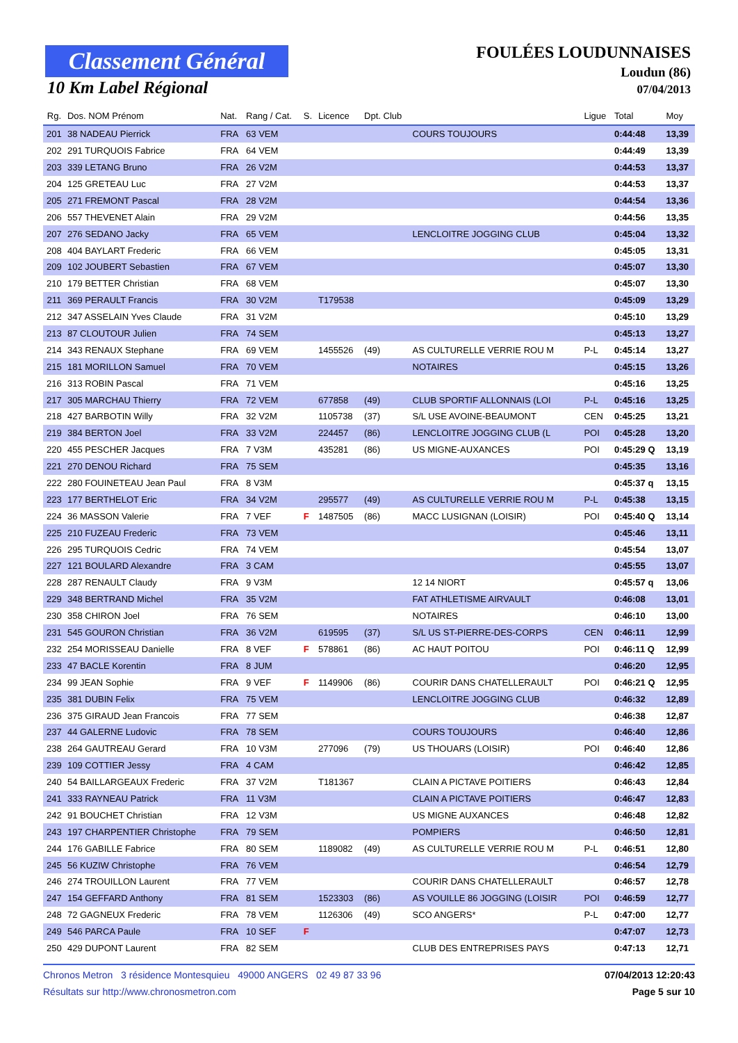Classement Général
10 Km Label Régional
FOULÉES LOUDUNNAISES
Loudun (86)
07/04/2013
| Rg. | Dos. NOM Prénom | Nat. | Rang / Cat. | S. | Licence | Dpt. Club | | Ligue | Total | Moy |
| --- | --- | --- | --- | --- | --- | --- | --- | --- | --- | --- |
| 201 | 38 NADEAU Pierrick | FRA | 63 VEM | | | | COURS TOUJOURS | | 0:44:48 | 13,39 |
| 202 | 291 TURQUOIS Fabrice | FRA | 64 VEM | | | | | | 0:44:49 | 13,39 |
| 203 | 339 LETANG Bruno | FRA | 26 V2M | | | | | | 0:44:53 | 13,37 |
| 204 | 125 GRETEAU Luc | FRA | 27 V2M | | | | | | 0:44:53 | 13,37 |
| 205 | 271 FREMONT Pascal | FRA | 28 V2M | | | | | | 0:44:54 | 13,36 |
| 206 | 557 THEVENET Alain | FRA | 29 V2M | | | | | | 0:44:56 | 13,35 |
| 207 | 276 SEDANO Jacky | FRA | 65 VEM | | | | LENCLOITRE JOGGING CLUB | | 0:45:04 | 13,32 |
| 208 | 404 BAYLART Frederic | FRA | 66 VEM | | | | | | 0:45:05 | 13,31 |
| 209 | 102 JOUBERT Sebastien | FRA | 67 VEM | | | | | | 0:45:07 | 13,30 |
| 210 | 179 BETTER Christian | FRA | 68 VEM | | | | | | 0:45:07 | 13,30 |
| 211 | 369 PERAULT Francis | FRA | 30 V2M | | T179538 | | | | 0:45:09 | 13,29 |
| 212 | 347 ASSELAIN Yves Claude | FRA | 31 V2M | | | | | | 0:45:10 | 13,29 |
| 213 | 87 CLOUTOUR Julien | FRA | 74 SEM | | | | | | 0:45:13 | 13,27 |
| 214 | 343 RENAUX Stephane | FRA | 69 VEM | | 1455526 | (49) | AS CULTURELLE VERRIE ROU M | P-L | 0:45:14 | 13,27 |
| 215 | 181 MORILLON Samuel | FRA | 70 VEM | | | | NOTAIRES | | 0:45:15 | 13,26 |
| 216 | 313 ROBIN Pascal | FRA | 71 VEM | | | | | | 0:45:16 | 13,25 |
| 217 | 305 MARCHAU Thierry | FRA | 72 VEM | | 677858 | (49) | CLUB SPORTIF ALLONNAIS (LOI | P-L | 0:45:16 | 13,25 |
| 218 | 427 BARBOTIN Willy | FRA | 32 V2M | | 1105738 | (37) | S/L USE AVOINE-BEAUMONT | CEN | 0:45:25 | 13,21 |
| 219 | 384 BERTON Joel | FRA | 33 V2M | | 224457 | (86) | LENCLOITRE JOGGING CLUB (L | POI | 0:45:28 | 13,20 |
| 220 | 455 PESCHER Jacques | FRA | 7 V3M | | 435281 | (86) | US MIGNE-AUXANCES | POI | 0:45:29 Q | 13,19 |
| 221 | 270 DENOU Richard | FRA | 75 SEM | | | | | | 0:45:35 | 13,16 |
| 222 | 280 FOUINETEAU Jean Paul | FRA | 8 V3M | | | | | | 0:45:37 q | 13,15 |
| 223 | 177 BERTHELOT Eric | FRA | 34 V2M | | 295577 | (49) | AS CULTURELLE VERRIE ROU M | P-L | 0:45:38 | 13,15 |
| 224 | 36 MASSON Valerie | FRA | 7 VEF | F | 1487505 | (86) | MACC LUSIGNAN (LOISIR) | POI | 0:45:40 Q | 13,14 |
| 225 | 210 FUZEAU Frederic | FRA | 73 VEM | | | | | | 0:45:46 | 13,11 |
| 226 | 295 TURQUOIS Cedric | FRA | 74 VEM | | | | | | 0:45:54 | 13,07 |
| 227 | 121 BOULARD Alexandre | FRA | 3 CAM | | | | | | 0:45:55 | 13,07 |
| 228 | 287 RENAULT Claudy | FRA | 9 V3M | | | | 12 14 NIORT | | 0:45:57 q | 13,06 |
| 229 | 348 BERTRAND Michel | FRA | 35 V2M | | | | FAT ATHLETISME AIRVAULT | | 0:46:08 | 13,01 |
| 230 | 358 CHIRON Joel | FRA | 76 SEM | | | | NOTAIRES | | 0:46:10 | 13,00 |
| 231 | 545 GOURON Christian | FRA | 36 V2M | | 619595 | (37) | S/L US ST-PIERRE-DES-CORPS | CEN | 0:46:11 | 12,99 |
| 232 | 254 MORISSEAU Danielle | FRA | 8 VEF | F | 578861 | (86) | AC HAUT POITOU | POI | 0:46:11 Q | 12,99 |
| 233 | 47 BACLE Korentin | FRA | 8 JUM | | | | | | 0:46:20 | 12,95 |
| 234 | 99 JEAN Sophie | FRA | 9 VEF | F | 1149906 | (86) | COURIR DANS CHATELLERAULT | POI | 0:46:21 Q | 12,95 |
| 235 | 381 DUBIN Felix | FRA | 75 VEM | | | | LENCLOITRE JOGGING CLUB | | 0:46:32 | 12,89 |
| 236 | 375 GIRAUD Jean Francois | FRA | 77 SEM | | | | | | 0:46:38 | 12,87 |
| 237 | 44 GALERNE Ludovic | FRA | 78 SEM | | | | COURS TOUJOURS | | 0:46:40 | 12,86 |
| 238 | 264 GAUTREAU Gerard | FRA | 10 V3M | | 277096 | (79) | US THOUARS (LOISIR) | POI | 0:46:40 | 12,86 |
| 239 | 109 COTTIER Jessy | FRA | 4 CAM | | | | | | 0:46:42 | 12,85 |
| 240 | 54 BAILLARGEAUX Frederic | FRA | 37 V2M | | T181367 | | CLAIN A PICTAVE POITIERS | | 0:46:43 | 12,84 |
| 241 | 333 RAYNEAU Patrick | FRA | 11 V3M | | | | CLAIN A PICTAVE POITIERS | | 0:46:47 | 12,83 |
| 242 | 91 BOUCHET Christian | FRA | 12 V3M | | | | US MIGNE AUXANCES | | 0:46:48 | 12,82 |
| 243 | 197 CHARPENTIER Christophe | FRA | 79 SEM | | | | POMPIERS | | 0:46:50 | 12,81 |
| 244 | 176 GABILLE Fabrice | FRA | 80 SEM | | 1189082 | (49) | AS CULTURELLE VERRIE ROU M | P-L | 0:46:51 | 12,80 |
| 245 | 56 KUZIW Christophe | FRA | 76 VEM | | | | | | 0:46:54 | 12,79 |
| 246 | 274 TROUILLON Laurent | FRA | 77 VEM | | | | COURIR DANS CHATELLERAULT | | 0:46:57 | 12,78 |
| 247 | 154 GEFFARD Anthony | FRA | 81 SEM | | 1523303 | (86) | AS VOUILLE 86 JOGGING (LOISIR | POI | 0:46:59 | 12,77 |
| 248 | 72 GAGNEUX Frederic | FRA | 78 VEM | | 1126306 | (49) | SCO ANGERS* | P-L | 0:47:00 | 12,77 |
| 249 | 546 PARCA Paule | FRA | 10 SEF | F | | | | | 0:47:07 | 12,73 |
| 250 | 429 DUPONT Laurent | FRA | 82 SEM | | | | CLUB DES ENTREPRISES PAYS | | 0:47:13 | 12,71 |
Chronos Metron 3 résidence Montesquieu 49000 ANGERS 02 49 87 33 96 07/04/2013 12:20:43
Résultats sur http://www.chronosmetron.com Page 5 sur 10